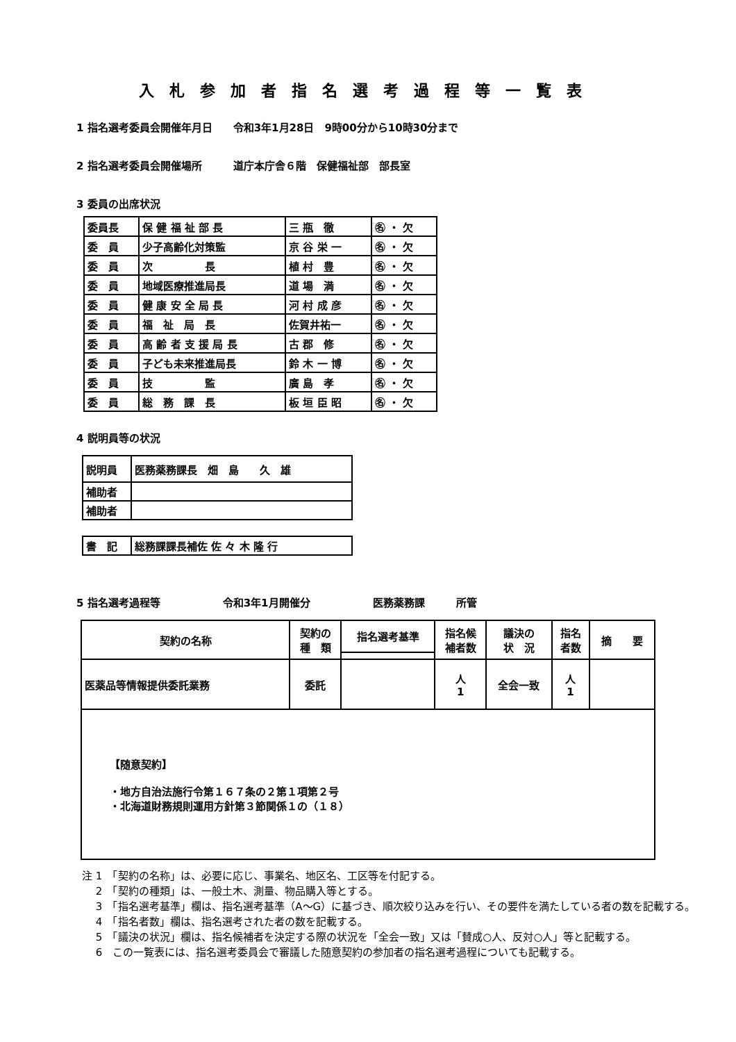入札参加者指名選考過程等一覧表
1 指名選考委員会開催年月日　　令和3年1月28日　9時00分から10時30分まで
2 指名選考委員会開催場所　　　道庁本庁舎６階　保健福祉部　部長室
3 委員の出席状況
| 委員長 | 保 健 福 祉 部 長 | 三 瓶 徹 | ㊔ ・ 欠 |
| 委 員 | 少子高齢化対策監 | 京 谷 栄 一 | ㊔ ・ 欠 |
| 委 員 | 次 長 | 植 村 豊 | ㊔ ・ 欠 |
| 委 員 | 地域医療推進局長 | 道 場 満 | ㊔ ・ 欠 |
| 委 員 | 健 康 安 全 局 長 | 河 村 成 彦 | ㊔ ・ 欠 |
| 委 員 | 福 祉 局 長 | 佐賀井祐一 | ㊔ ・ 欠 |
| 委 員 | 高 齢 者 支 援 局 長 | 古 郡 修 | ㊔ ・ 欠 |
| 委 員 | 子ども未来推進局長 | 鈴 木 一 博 | ㊔ ・ 欠 |
| 委 員 | 技 監 | 廣 島 孝 | ㊔ ・ 欠 |
| 委 員 | 総 務 課 長 | 板 垣 臣 昭 | ㊔ ・ 欠 |
4 説明員等の状況
| 説明員 | 医務薬務課長 畑 島 久 雄 |
| 補助者 | |
| 補助者 | |
| 書 記 | 総務課課長補佐 佐 々 木 隆 行 |
5 指名選考過程等　　　　　　令和3年1月開催分　　　　　　医務薬務課　　　所管
| 契約の名称 | 契約の 種 類 | 指名選考基準 | 指名候 補者数 | 議決の 状 況 | 指名 者数 | 摘 要 |
| 医薬品等情報提供委託業務 | 委託 | | 人 1 | 全会一致 | 人 1 | |
| 【随意契約】 ・地方自治法施行令第１６７条の２第１項第２号 ・北海道財務規則運用方針第３節関係１の（１８） | | | | | | |
注 1　「契約の名称」は、必要に応じ、事業名、地区名、工区等を付記する。
　 2　「契約の種類」は、一般土木、測量、物品購入等とする。
　 3　「指名選考基準」欄は、指名選考基準（A～G）に基づき、順次絞り込みを行い、その要件を満たしている者の数を記載する。
　 4　「指名者数」欄は、指名選考された者の数を記載する。
　 5　「議決の状況」欄は、指名候補者を決定する際の状況を「全会一致」又は「賛成○人、反対○人」等と記載する。
　 6　この一覧表には、指名選考委員会で審議した随意契約の参加者の指名選考過程についても記載する。